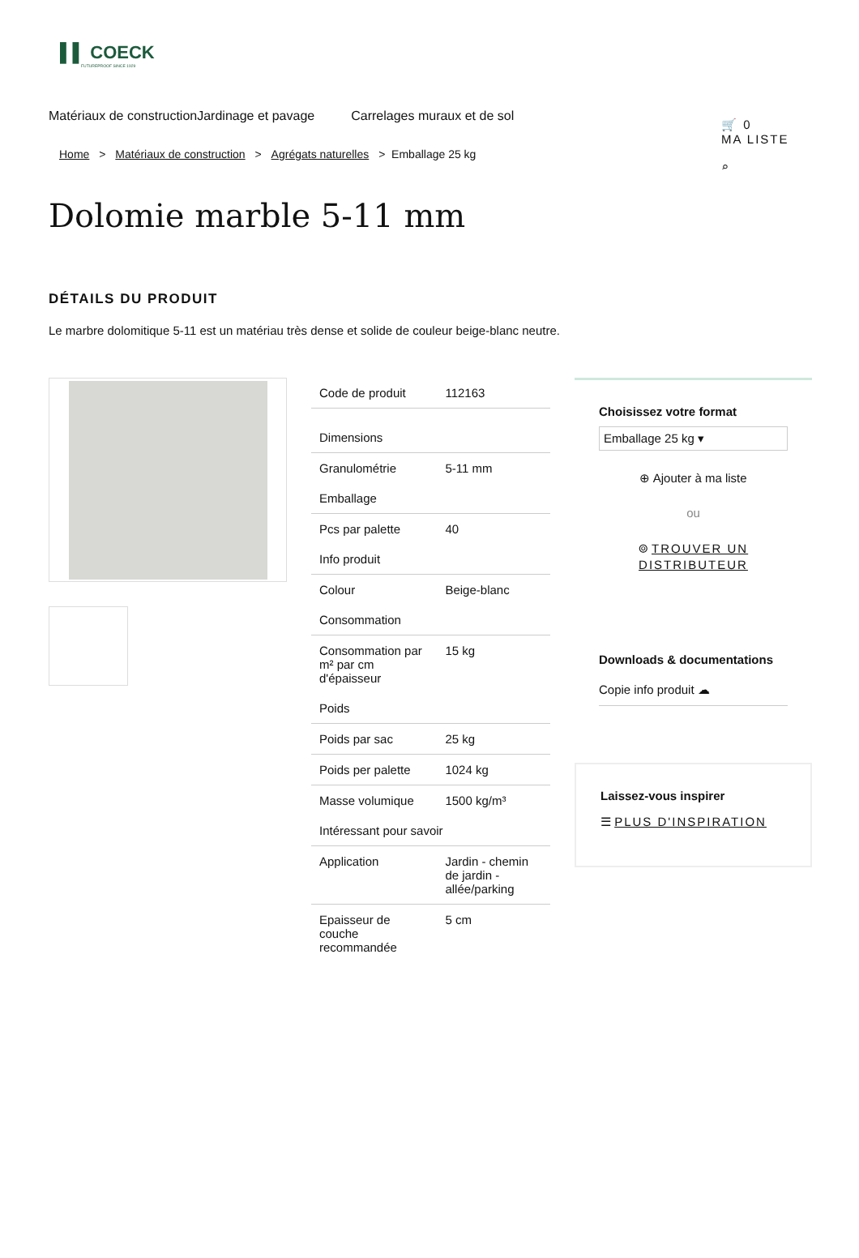▌▌ COECK
FUTUREPROOF SINCE 1929
🛒 0
MA LISTE
⌕
Matériaux de constructionJardinage et pavage Carrelages muraux et de sol
Home > Matériaux de construction > Agrégats naturelles > Emballage 25 kg
Dolomie marble 5-11 mm
DÉTAILS DU PRODUIT
Le marbre dolomitique 5-11 est un matériau très dense et solide de couleur beige-blanc neutre.
| Code de produit | 112163 |
| Dimensions | |
| Granulométrie | 5-11 mm |
| Emballage | |
| Pcs par palette | 40 |
| Info produit | |
| Colour | Beige-blanc |
| Consommation | |
| Consommation par m² par cm d'épaisseur | 15 kg |
| Poids | |
| Poids par sac | 25 kg |
| Poids per palette | 1024 kg |
| Masse volumique | 1500 kg/m³ |
| Intéressant pour savoir | |
| Application | Jardin - chemin de jardin - allée/parking |
| Epaisseur de couche recommandée | 5 cm |
Choisissez votre format
Emballage 25 kg ▾
⊕ Ajouter à ma liste
ou
⌾ TROUVER UN DISTRIBUTEUR
Downloads & documentations
Copie info produit ☁
Laissez-vous inspirer
☰ PLUS D'INSPIRATION